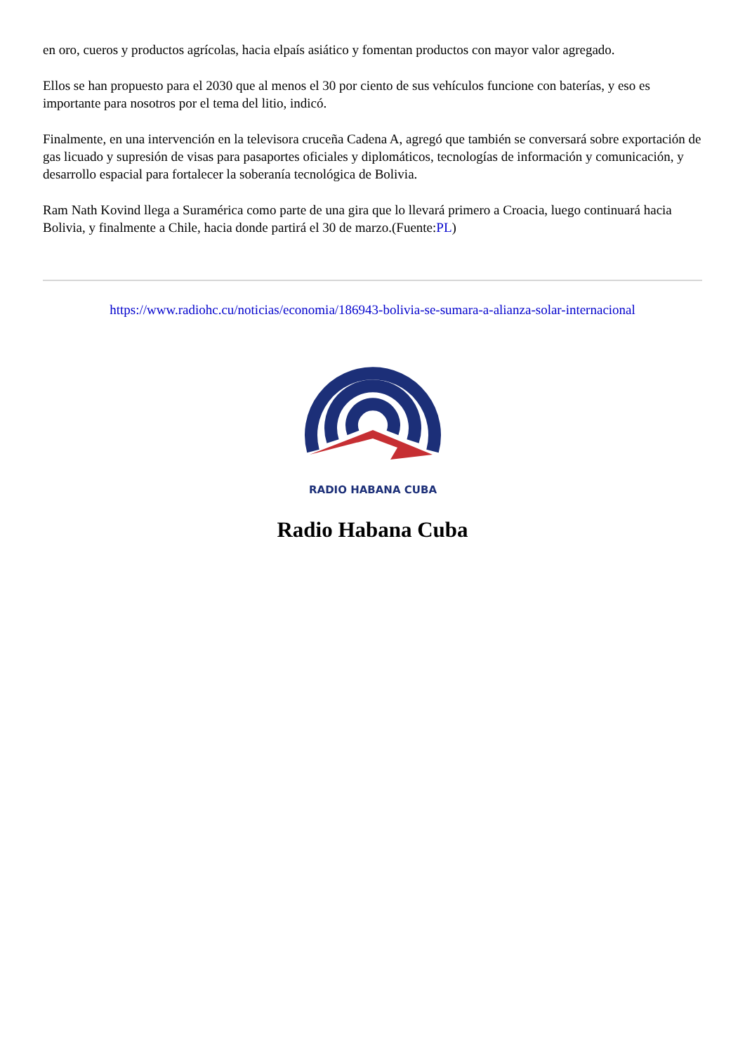en oro, cueros y productos agrícolas, hacia elpaís asiático y fomentan productos con mayor valor agregado.
Ellos se han propuesto para el 2030 que al menos el 30 por ciento de sus vehículos funcione con baterías, y eso es importante para nosotros por el tema del litio, indicó.
Finalmente, en una intervención en la televisora cruceña Cadena A, agregó que también se conversará sobre exportación de gas licuado y supresión de visas para pasaportes oficiales y diplomáticos, tecnologías de información y comunicación, y desarrollo espacial para fortalecer la soberanía tecnológica de Bolivia.
Ram Nath Kovind llega a Suramérica como parte de una gira que lo llevará primero a Croacia, luego continuará hacia Bolivia, y finalmente a Chile, hacia donde partirá el 30 de marzo.(Fuente:PL)
https://www.radiohc.cu/noticias/economia/186943-bolivia-se-sumara-a-alianza-solar-internacional
RADIO HABANA CUBA
Radio Habana Cuba